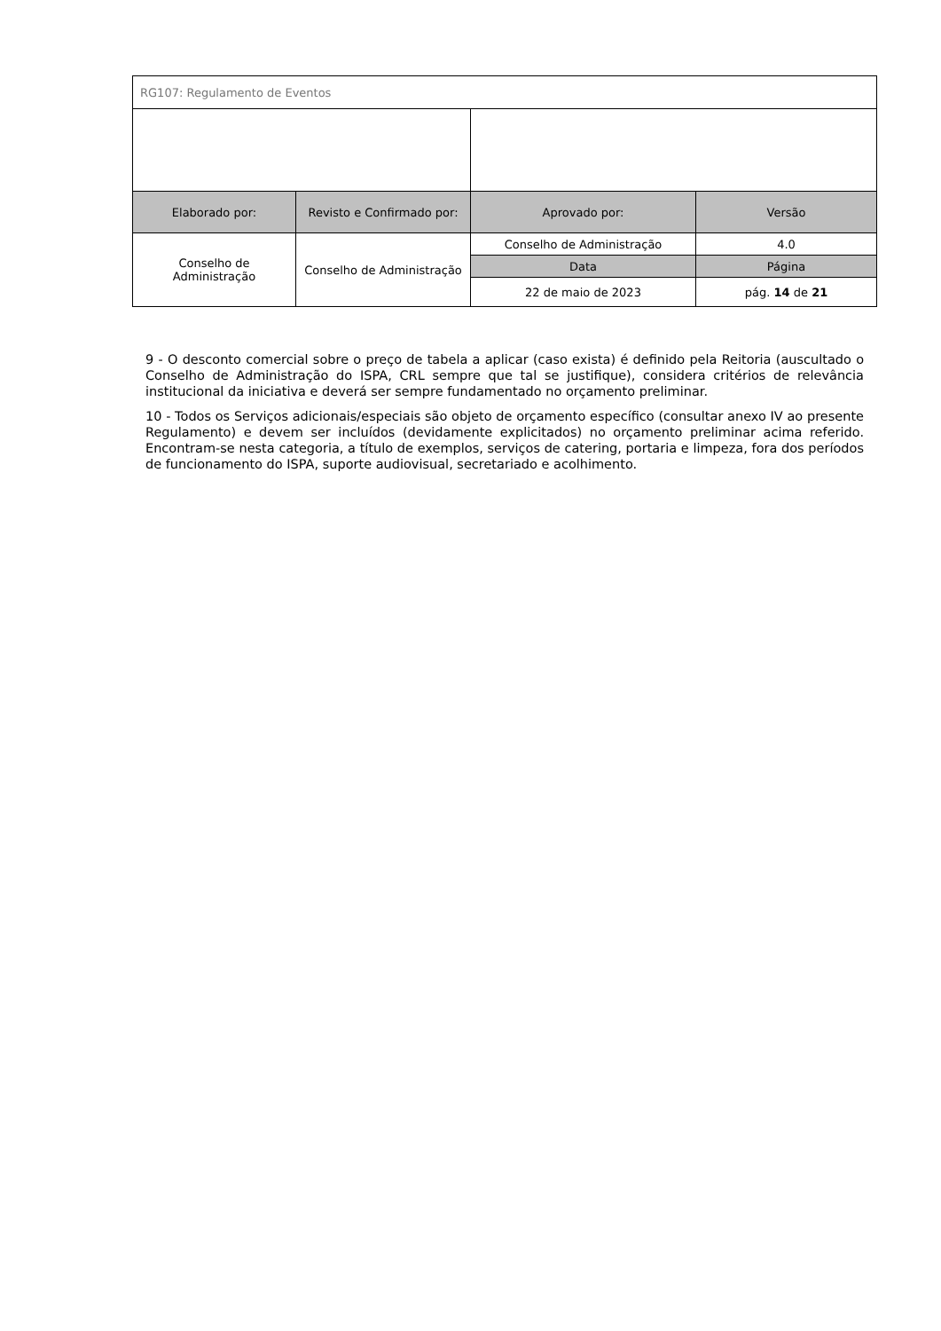| RG107: Regulamento de Eventos | | | |
| Elaborado por: | Revisto e Confirmado por: | Aprovado por: | Versão |
| Conselho de Administração | Conselho de Administração | Conselho de Administração | 4.0 |
| | | Data | Página |
| | | 22 de maio de 2023 | pág. 14 de 21 |
9 - O desconto comercial sobre o preço de tabela a aplicar (caso exista) é definido pela Reitoria (auscultado o Conselho de Administração do ISPA, CRL sempre que tal se justifique), considera critérios de relevância institucional da iniciativa e deverá ser sempre fundamentado no orçamento preliminar.
10 - Todos os Serviços adicionais/especiais são objeto de orçamento específico (consultar anexo IV ao presente Regulamento) e devem ser incluídos (devidamente explicitados) no orçamento preliminar acima referido. Encontram-se nesta categoria, a título de exemplos, serviços de catering, portaria e limpeza, fora dos períodos de funcionamento do ISPA, suporte audiovisual, secretariado e acolhimento.